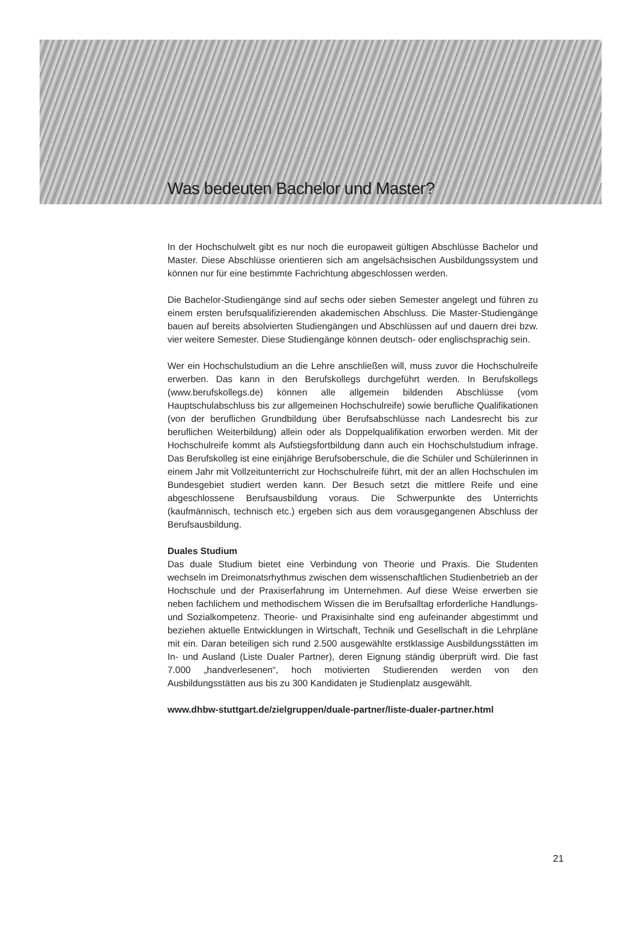Was bedeuten Bachelor und Master?
In der Hochschulwelt gibt es nur noch die europaweit gültigen Abschlüsse Bachelor und Master. Diese Abschlüsse orientieren sich am angelsächsischen Ausbildungs­system und können nur für eine bestimmte Fachrichtung abgeschlossen werden.
Die Bachelor-Studiengänge sind auf sechs oder sieben Semester angelegt und führen zu einem ersten berufsqualifizierenden akademischen Abschluss. Die Master-Studiengänge bauen auf bereits absolvierten Studiengängen und Abschlüssen auf und dauern drei bzw. vier weitere Semester. Diese Studiengänge können deutsch- oder englischsprachig sein.
Wer ein Hochschulstudium an die Lehre anschließen will, muss zuvor die Hochschulreife erwerben. Das kann in den Berufskollegs durchgeführt werden. In Berufskollegs (www.berufskollegs.de) können alle allgemein bildenden Abschlüsse (vom Hauptschulabschluss bis zur allgemeinen Hochschulreife) sowie berufliche Qualifikationen (von der beruflichen Grundbildung über Berufsabschlüsse nach Landesrecht bis zur beruflichen Weiterbildung) allein oder als Doppelqualifikation erworben werden. Mit der Hochschulreife kommt als Aufstiegsfortbildung dann auch ein Hochschulstudium infrage. Das Berufskolleg ist eine einjährige Berufsoberschule, die die Schüler und Schülerinnen in einem Jahr mit Vollzeitunterricht zur Hochschulreife führt, mit der an allen Hochschulen im Bundesgebiet studiert werden kann. Der Besuch setzt die mittlere Reife und eine abgeschlossene Berufsausbildung voraus. Die Schwerpunkte des Unterrichts (kaufmännisch, technisch etc.) ergeben sich aus dem vorausgegangenen Abschluss der Berufsausbildung.
Duales Studium
Das duale Studium bietet eine Verbindung von Theorie und Praxis. Die Studenten wechseln im Dreimonatsrhythmus zwischen dem wissenschaftlichen Studienbetrieb an der Hochschule und der Praxiserfahrung im Unternehmen. Auf diese Weise erwerben sie neben fachlichem und methodischem Wissen die im Berufsalltag erforderliche Handlungs- und Sozialkompetenz. Theorie- und Praxisinhalte sind eng aufeinander abgestimmt und beziehen aktuelle Entwicklungen in Wirtschaft, Technik und Gesellschaft in die Lehrpläne mit ein. Daran beteiligen sich rund 2.500 ausgewählte erstklassige Ausbildungsstätten im In- und Ausland (Liste Dualer Partner), deren Eignung ständig überprüft wird. Die fast 7.000 „handverlesenen“, hoch motivierten Studierenden werden von den Ausbildungsstätten aus bis zu 300 Kandidaten je Studienplatz ausgewählt.
www.dhbw-stuttgart.de/zielgruppen/duale-partner/liste-dualer-partner.html
21